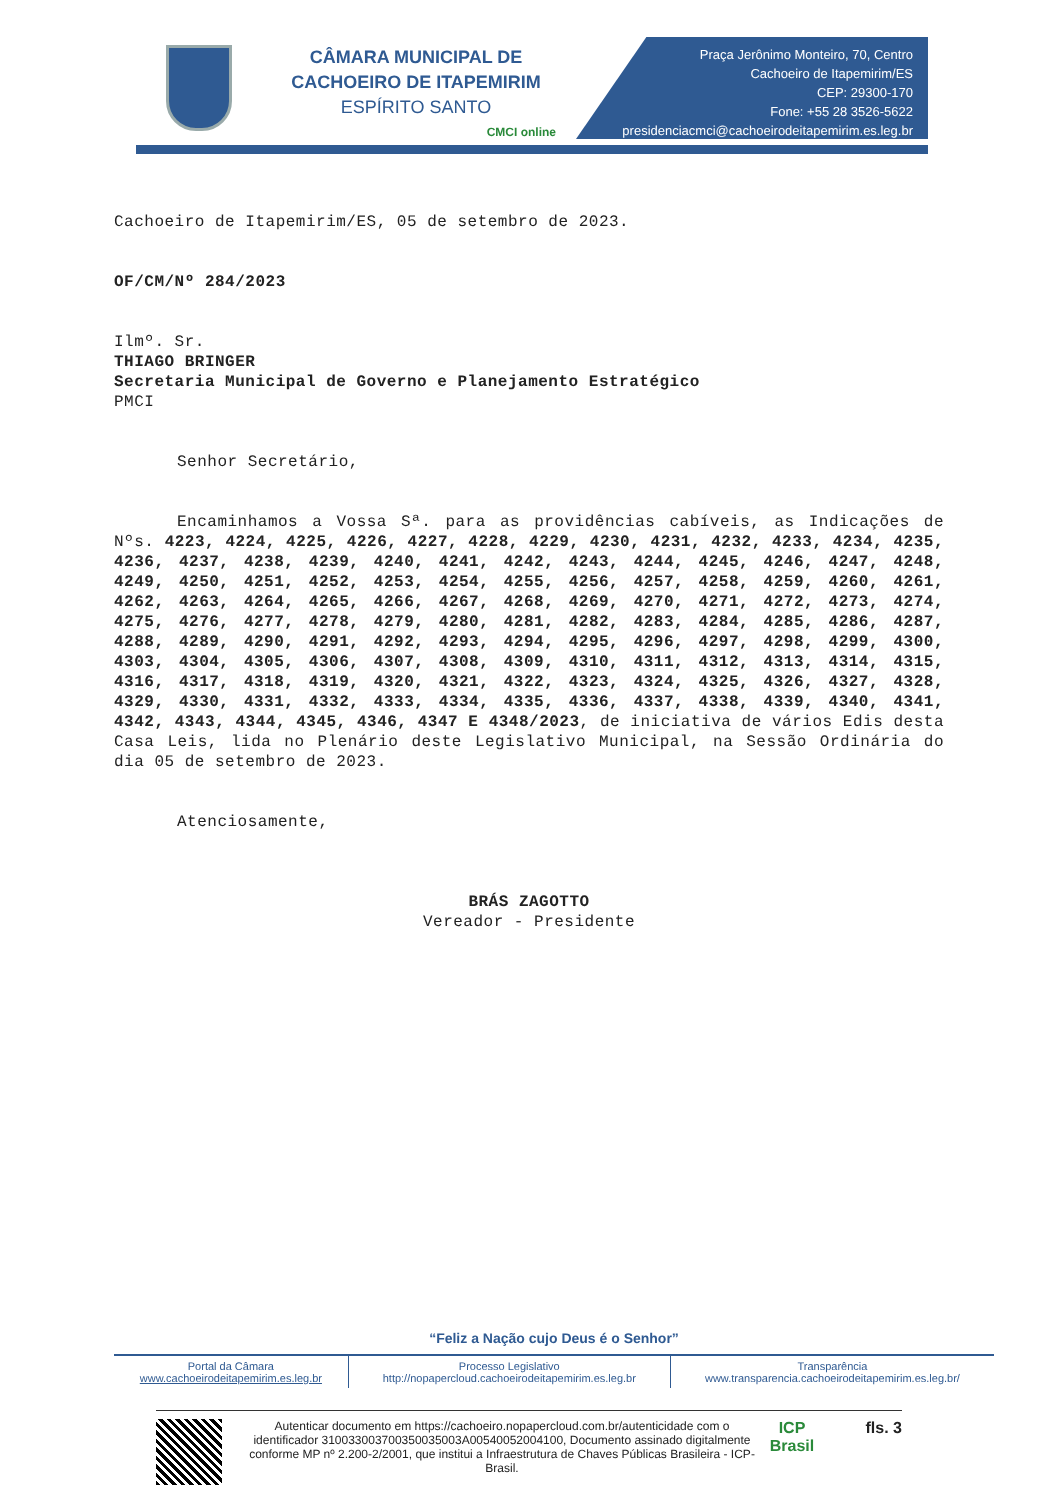CÂMARA MUNICIPAL DE
CACHOEIRO DE ITAPEMIRIM
ESPÍRITO SANTO
CMCI online
Praça Jerônimo Monteiro, 70, Centro
Cachoeiro de Itapemirim/ES
CEP: 29300-170
Fone: +55 28 3526-5622
presidenciacmci@cachoeirodeitapemirim.es.leg.br
Cachoeiro de Itapemirim/ES, 05 de setembro de 2023.
OF/CM/Nº 284/2023
Ilmº. Sr.
THIAGO BRINGER
Secretaria Municipal de Governo e Planejamento Estratégico
PMCI
Senhor Secretário,
Encaminhamos a Vossa Sª. para as providências cabíveis, as Indicações de Nºs. 4223, 4224, 4225, 4226, 4227, 4228, 4229, 4230, 4231, 4232, 4233, 4234, 4235, 4236, 4237, 4238, 4239, 4240, 4241, 4242, 4243, 4244, 4245, 4246, 4247, 4248, 4249, 4250, 4251, 4252, 4253, 4254, 4255, 4256, 4257, 4258, 4259, 4260, 4261, 4262, 4263, 4264, 4265, 4266, 4267, 4268, 4269, 4270, 4271, 4272, 4273, 4274, 4275, 4276, 4277, 4278, 4279, 4280, 4281, 4282, 4283, 4284, 4285, 4286, 4287, 4288, 4289, 4290, 4291, 4292, 4293, 4294, 4295, 4296, 4297, 4298, 4299, 4300, 4303, 4304, 4305, 4306, 4307, 4308, 4309, 4310, 4311, 4312, 4313, 4314, 4315, 4316, 4317, 4318, 4319, 4320, 4321, 4322, 4323, 4324, 4325, 4326, 4327, 4328, 4329, 4330, 4331, 4332, 4333, 4334, 4335, 4336, 4337, 4338, 4339, 4340, 4341, 4342, 4343, 4344, 4345, 4346, 4347 E 4348/2023, de iniciativa de vários Edis desta Casa Leis, lida no Plenário deste Legislativo Municipal, na Sessão Ordinária do dia 05 de setembro de 2023.
Atenciosamente,
BRÁS ZAGOTTO
Vereador - Presidente
“Feliz a Nação cujo Deus é o Senhor”
| Portal da Câmara www.cachoeirodeitapemirim.es.leg.br | Processo Legislativo http://nopapercloud.cachoeirodeitapemirim.es.leg.br | Transparência www.transparencia.cachoeirodeitapemirim.es.leg.br/ |
Autenticar documento em https://cachoeiro.nopapercloud.com.br/autenticidade com o identificador 310033003700350035003A00540052004100, Documento assinado digitalmente conforme MP nº 2.200-2/2001, que institui a Infraestrutura de Chaves Públicas Brasileira - ICP-Brasil.
ICP Brasil
fls. 3